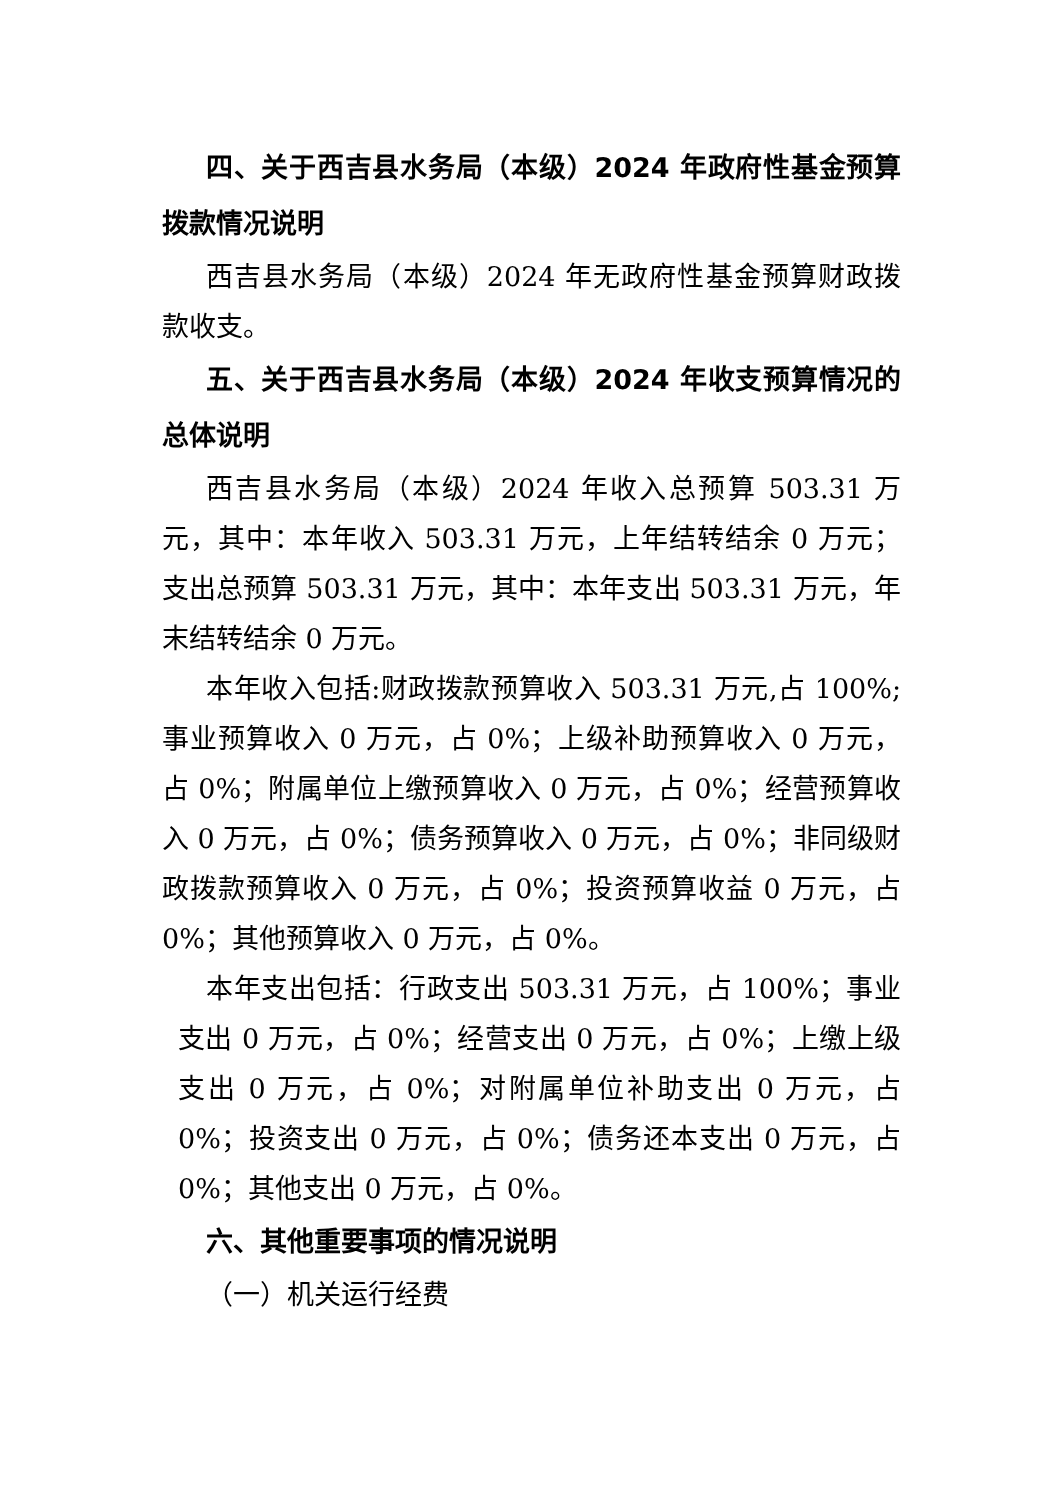四、关于西吉县水务局（本级）2024 年政府性基金预算拨款情况说明
西吉县水务局（本级）2024 年无政府性基金预算财政拨款收支。
五、关于西吉县水务局（本级）2024 年收支预算情况的总体说明
西吉县水务局（本级）2024 年收入总预算 503.31 万元，其中：本年收入 503.31 万元，上年结转结余 0 万元；支出总预算 503.31 万元，其中：本年支出 503.31 万元，年末结转结余 0 万元。
本年收入包括:财政拨款预算收入 503.31 万元,占 100%;事业预算收入 0 万元，占 0%；上级补助预算收入 0 万元，占 0%；附属单位上缴预算收入 0 万元，占 0%；经营预算收入 0 万元，占 0%；债务预算收入 0 万元，占 0%；非同级财政拨款预算收入 0 万元，占 0%；投资预算收益 0 万元，占 0%；其他预算收入 0 万元，占 0%。
本年支出包括：行政支出 503.31 万元，占 100%；事业支出 0 万元，占 0%；经营支出 0 万元，占 0%；上缴上级支出 0 万元，占 0%；对附属单位补助支出 0 万元，占 0%；投资支出 0 万元，占 0%；债务还本支出 0 万元，占 0%；其他支出 0 万元，占 0%。
六、其他重要事项的情况说明
（一）机关运行经费